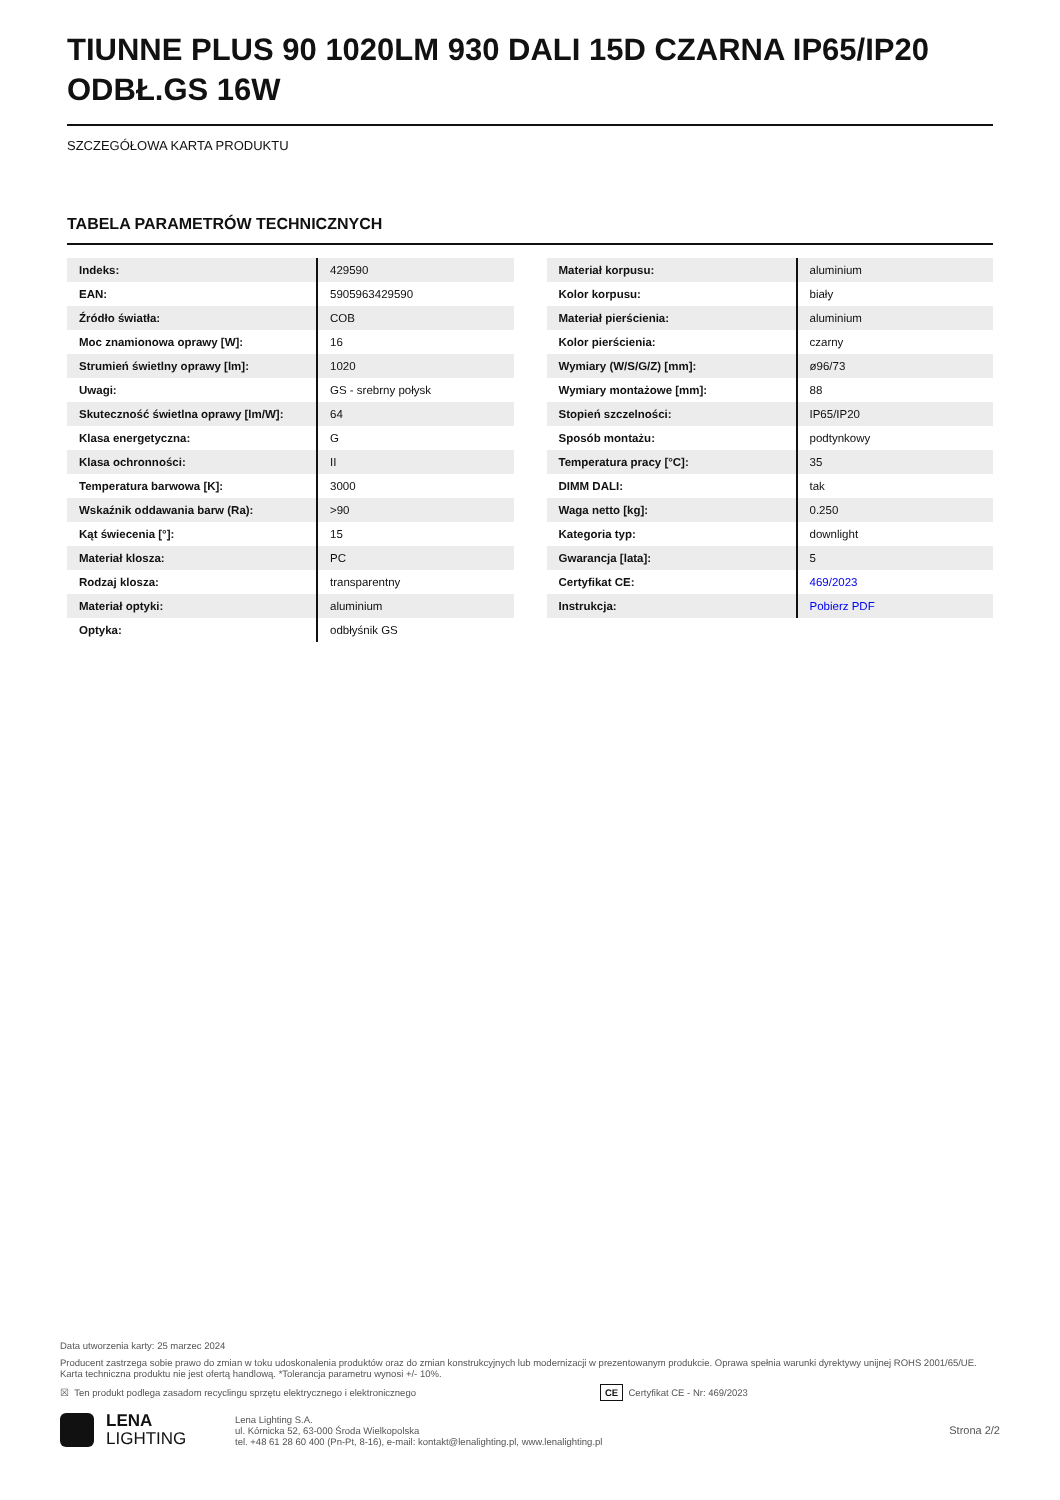TIUNNE PLUS 90 1020LM 930 DALI 15D CZARNA IP65/IP20 ODBŁ.GS 16W
SZCZEGÓŁOWA KARTA PRODUKTU
TABELA PARAMETRÓW TECHNICZNYCH
| Indeks: | 429590 |
| EAN: | 5905963429590 |
| Źródło światła: | COB |
| Moc znamionowa oprawy [W]: | 16 |
| Strumień świetlny oprawy [lm]: | 1020 |
| Uwagi: | GS - srebrny połysk |
| Skuteczność świetlna oprawy [lm/W]: | 64 |
| Klasa energetyczna: | G |
| Klasa ochronności: | II |
| Temperatura barwowa [K]: | 3000 |
| Wskaźnik oddawania barw (Ra): | >90 |
| Kąt świecenia [°]: | 15 |
| Materiał klosza: | PC |
| Rodzaj klosza: | transparentny |
| Materiał optyki: | aluminium |
| Optyka: | odbłyśnik GS |
| Materiał korpusu: | aluminium |
| Kolor korpusu: | biały |
| Materiał pierścienia: | aluminium |
| Kolor pierścienia: | czarny |
| Wymiary (W/S/G/Z) [mm]: | ø96/73 |
| Wymiary montażowe [mm]: | 88 |
| Stopień szczelności: | IP65/IP20 |
| Sposób montażu: | podtynkowy |
| Temperatura pracy [°C]: | 35 |
| DIMM DALI: | tak |
| Waga netto [kg]: | 0.250 |
| Kategoria typ: | downlight |
| Gwarancja [lata]: | 5 |
| Certyfikat CE: | 469/2023 |
| Instrukcja: | Pobierz PDF |
Data utworzenia karty: 25 marzec 2024
Producent zastrzega sobie prawo do zmian w toku udoskonalenia produktów oraz do zmian konstrukcyjnych lub modernizacji w prezentowanym produkcie. Oprawa spełnia warunki dyrektywy unijnej ROHS 2001/65/UE. Karta techniczna produktu nie jest ofertą handlową. *Tolerancja parametru wynosi +/- 10%.
☒ Ten produkt podlega zasadom recyclingu sprzętu elektrycznego i elektronicznego CE Certyfikat CE - Nr: 469/2023
LENA
LIGHTING
Lena Lighting S.A.
ul. Kórnicka 52, 63-000 Środa Wielkopolska
tel. +48 61 28 60 400 (Pn-Pt, 8-16), e-mail: kontakt@lenalighting.pl, www.lenalighting.pl
Strona 2/2